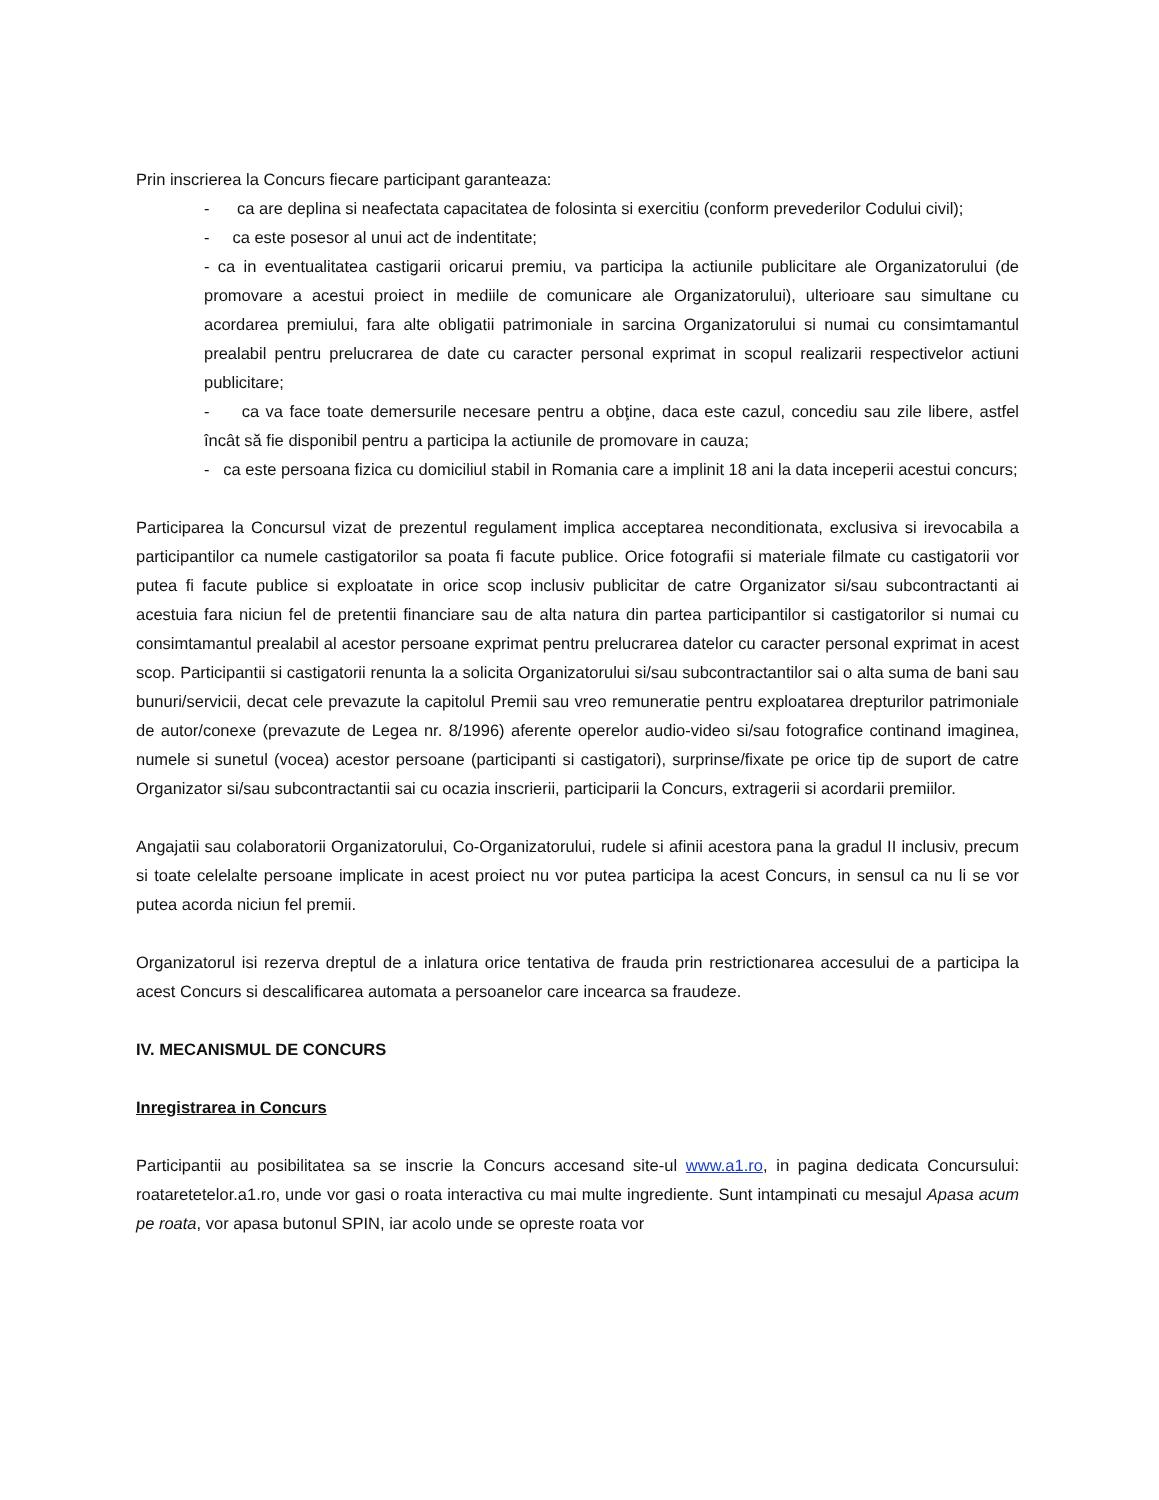Prin inscrierea la Concurs fiecare participant garanteaza:
- ca are deplina si neafectata capacitatea de folosinta si exercitiu (conform prevederilor Codului civil);
- ca este posesor al unui act de indentitate;
- ca in eventualitatea castigarii oricarui premiu, va participa la actiunile publicitare ale Organizatorului (de promovare a acestui proiect in mediile de comunicare ale Organizatorului), ulterioare sau simultane cu acordarea premiului, fara alte obligatii patrimoniale in sarcina Organizatorului si numai cu consimtamantul prealabil pentru prelucrarea de date cu caracter personal exprimat in scopul realizarii respectivelor actiuni publicitare;
- ca va face toate demersurile necesare pentru a obţine, daca este cazul, concediu sau zile libere, astfel încât să fie disponibil pentru a participa la actiunile de promovare in cauza;
- ca este persoana fizica cu domiciliul stabil in Romania care a implinit 18 ani la data inceperii acestui concurs;
Participarea la Concursul vizat de prezentul regulament implica acceptarea neconditionata, exclusiva si irevocabila a participantilor ca numele castigatorilor sa poata fi facute publice. Orice fotografii si materiale filmate cu castigatorii vor putea fi facute publice si exploatate in orice scop inclusiv publicitar de catre Organizator si/sau subcontractanti ai acestuia fara niciun fel de pretentii financiare sau de alta natura din partea participantilor si castigatorilor si numai cu consimtamantul prealabil al acestor persoane exprimat pentru prelucrarea datelor cu caracter personal exprimat in acest scop. Participantii si castigatorii renunta la a solicita Organizatorului si/sau subcontractantilor sai o alta suma de bani sau bunuri/servicii, decat cele prevazute la capitolul Premii sau vreo remuneratie pentru exploatarea drepturilor patrimoniale de autor/conexe (prevazute de Legea nr. 8/1996) aferente operelor audio-video si/sau fotografice continand imaginea, numele si sunetul (vocea) acestor persoane (participanti si castigatori), surprinse/fixate pe orice tip de suport de catre Organizator si/sau subcontractantii sai cu ocazia inscrierii, participarii la Concurs, extragerii si acordarii premiilor.
Angajatii sau colaboratorii Organizatorului, Co-Organizatorului, rudele si afinii acestora pana la gradul II inclusiv, precum si toate celelalte persoane implicate in acest proiect nu vor putea participa la acest Concurs, in sensul ca nu li se vor putea acorda niciun fel premii.
Organizatorul isi rezerva dreptul de a inlatura orice tentativa de frauda prin restrictionarea accesului de a participa la acest Concurs si descalificarea automata a persoanelor care incearca sa fraudeze.
IV. MECANISMUL DE CONCURS
Inregistrarea in Concurs
Participantii au posibilitatea sa se inscrie la Concurs accesand site-ul www.a1.ro, in pagina dedicata Concursului: roataretetelor.a1.ro, unde vor gasi o roata interactiva cu mai multe ingrediente. Sunt intampinati cu mesajul Apasa acum pe roata, vor apasa butonul SPIN, iar acolo unde se opreste roata vor